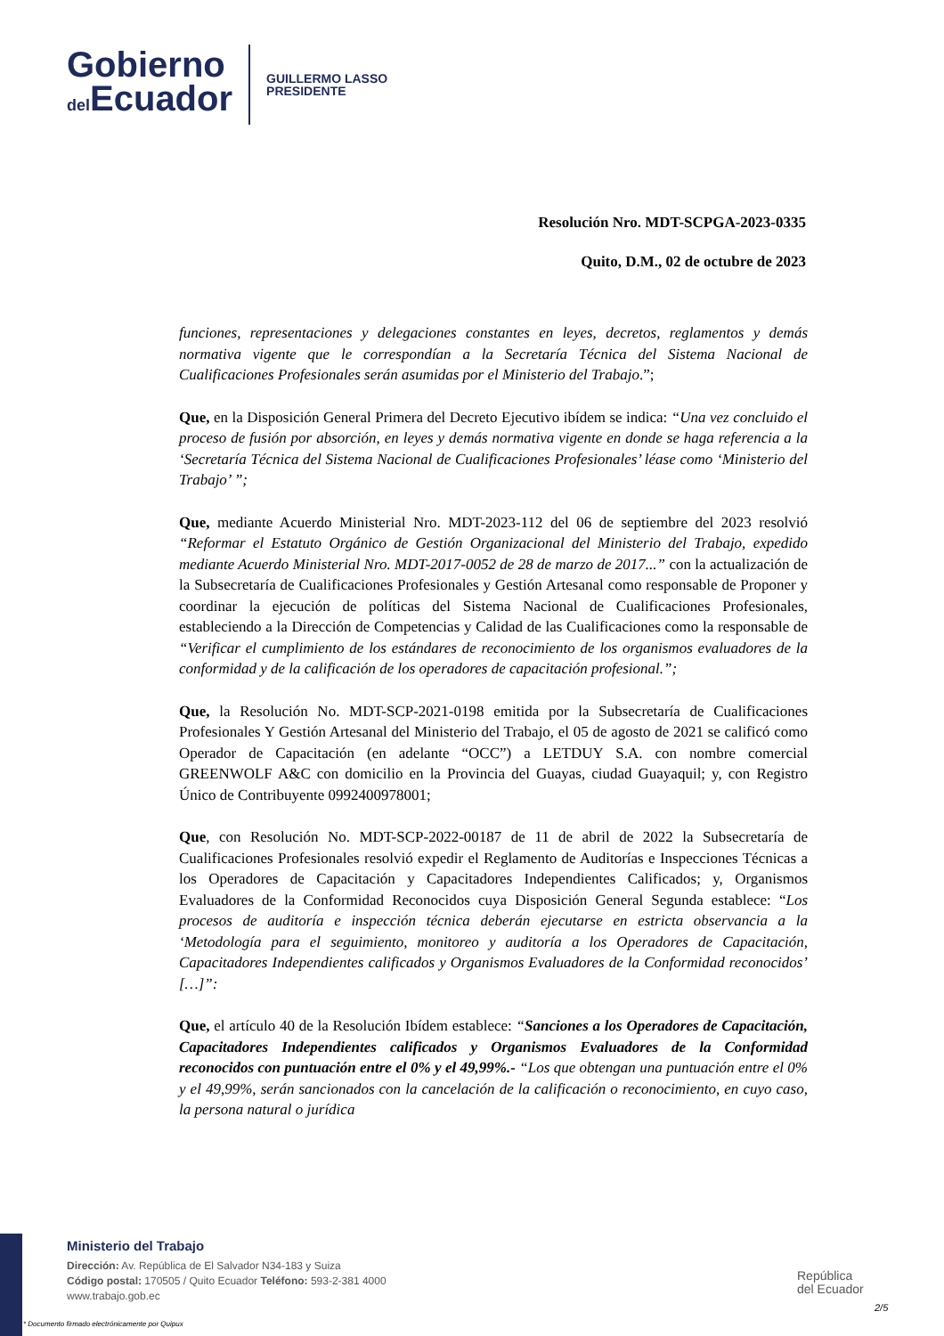Gobierno
del Ecuador
GUILLERMO LASSO
PRESIDENTE
Resolución Nro. MDT-SCPGA-2023-0335
Quito, D.M., 02 de octubre de 2023
funciones, representaciones y delegaciones constantes en leyes, decretos, reglamentos y demás normativa vigente que le correspondían a la Secretaría Técnica del Sistema Nacional de Cualificaciones Profesionales serán asumidas por el Ministerio del Trabajo.”;
Que, en la Disposición General Primera del Decreto Ejecutivo ibídem se indica: “Una vez concluido el proceso de fusión por absorción, en leyes y demás normativa vigente en donde se haga referencia a la ‘Secretaría Técnica del Sistema Nacional de Cualificaciones Profesionales’ léase como ‘Ministerio del Trabajo’ ”;
Que, mediante Acuerdo Ministerial Nro. MDT-2023-112 del 06 de septiembre del 2023 resolvió “Reformar el Estatuto Orgánico de Gestión Organizacional del Ministerio del Trabajo, expedido mediante Acuerdo Ministerial Nro. MDT-2017-0052 de 28 de marzo de 2017...” con la actualización de la Subsecretaría de Cualificaciones Profesionales y Gestión Artesanal como responsable de Proponer y coordinar la ejecución de políticas del Sistema Nacional de Cualificaciones Profesionales, estableciendo a la Dirección de Competencias y Calidad de las Cualificaciones como la responsable de “Verificar el cumplimiento de los estándares de reconocimiento de los organismos evaluadores de la conformidad y de la calificación de los operadores de capacitación profesional.”;
Que, la Resolución No. MDT-SCP-2021-0198 emitida por la Subsecretaría de Cualificaciones Profesionales Y Gestión Artesanal del Ministerio del Trabajo, el 05 de agosto de 2021 se calificó como Operador de Capacitación (en adelante “OCC”) a LETDUY S.A. con nombre comercial GREENWOLF A&C con domicilio en la Provincia del Guayas, ciudad Guayaquil; y, con Registro Único de Contribuyente 0992400978001;
Que, con Resolución No. MDT-SCP-2022-00187 de 11 de abril de 2022 la Subsecretaría de Cualificaciones Profesionales resolvió expedir el Reglamento de Auditorías e Inspecciones Técnicas a los Operadores de Capacitación y Capacitadores Independientes Calificados; y, Organismos Evaluadores de la Conformidad Reconocidos cuya Disposición General Segunda establece: “Los procesos de auditoría e inspección técnica deberán ejecutarse en estricta observancia a la ‘Metodología para el seguimiento, monitoreo y auditoría a los Operadores de Capacitación, Capacitadores Independientes calificados y Organismos Evaluadores de la Conformidad reconocidos’ […]”:
Que, el artículo 40 de la Resolución Ibídem establece: “Sanciones a los Operadores de Capacitación, Capacitadores Independientes calificados y Organismos Evaluadores de la Conformidad reconocidos con puntuación entre el 0% y el 49,99%.- “Los que obtengan una puntuación entre el 0% y el 49,99%, serán sancionados con la cancelación de la calificación o reconocimiento, en cuyo caso, la persona natural o jurídica
Ministerio del Trabajo
Dirección: Av. República de El Salvador N34-183 y Suiza
Código postal: 170505 / Quito Ecuador Teléfono: 593-2-381 4000
www.trabajo.gob.ec
República
del Ecuador
* Documento firmado electrónicamente por Quipux
2/5